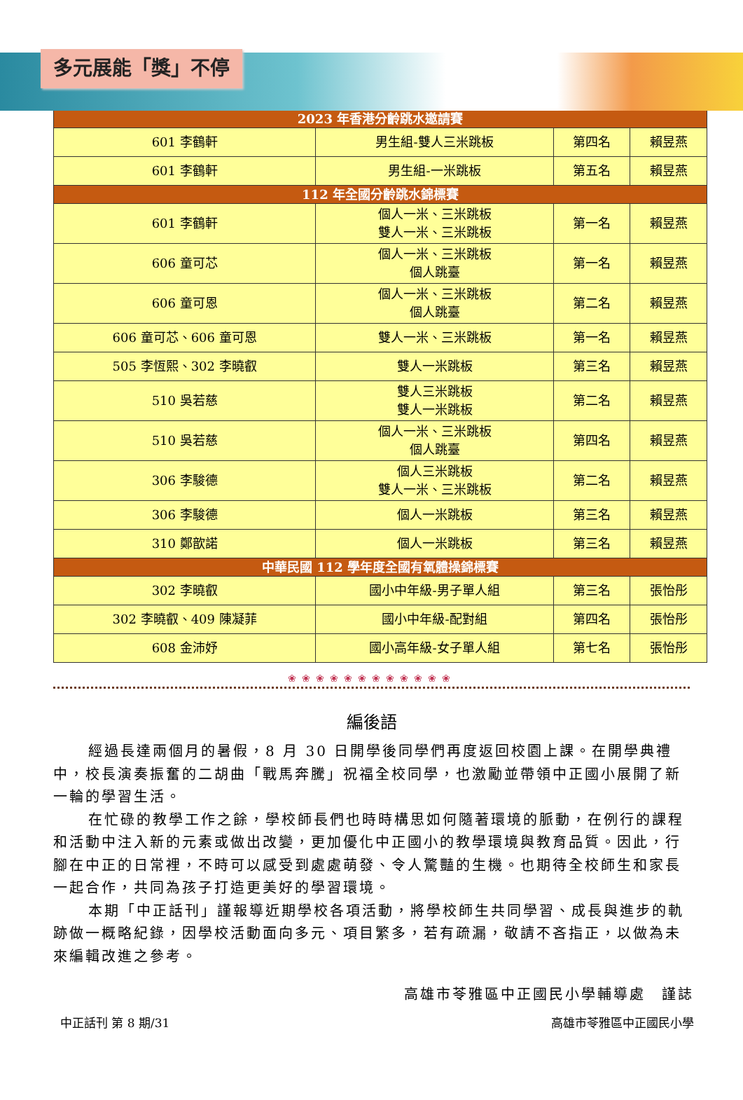多元展能「獎」不停
| 2023 年香港分齡跳水邀請賽 | | | |
| --- | --- | --- | --- |
| 601 李鶴軒 | 男生組-雙人三米跳板 | 第四名 | 賴昱燕 |
| 601 李鶴軒 | 男生組-一米跳板 | 第五名 | 賴昱燕 |
| 112 年全國分齡跳水錦標賽 | | | |
| 601 李鶴軒 | 個人一米、三米跳板 雙人一米、三米跳板 | 第一名 | 賴昱燕 |
| 606 童可芯 | 個人一米、三米跳板 個人跳臺 | 第一名 | 賴昱燕 |
| 606 童可恩 | 個人一米、三米跳板 個人跳臺 | 第二名 | 賴昱燕 |
| 606 童可芯、606 童可恩 | 雙人一米、三米跳板 | 第一名 | 賴昱燕 |
| 505 李恆熙、302 李曉叡 | 雙人一米跳板 | 第三名 | 賴昱燕 |
| 510 吳若慈 | 雙人三米跳板 雙人一米跳板 | 第二名 | 賴昱燕 |
| 510 吳若慈 | 個人一米、三米跳板 個人跳臺 | 第四名 | 賴昱燕 |
| 306 李駿德 | 個人三米跳板 雙人一米、三米跳板 | 第二名 | 賴昱燕 |
| 306 李駿德 | 個人一米跳板 | 第三名 | 賴昱燕 |
| 310 鄭歆諾 | 個人一米跳板 | 第三名 | 賴昱燕 |
| 中華民國 112 學年度全國有氧體操錦標賽 | | | |
| 302 李曉叡 | 國小中年級-男子單人組 | 第三名 | 張怡彤 |
| 302 李曉叡、409 陳凝菲 | 國小中年級-配對組 | 第四名 | 張怡彤 |
| 608 金沛妤 | 國小高年級-女子單人組 | 第七名 | 張怡彤 |
❀❀❀❀❀❀❀❀❀❀❀❀
編後語
經過長達兩個月的暑假，8 月 30 日開學後同學們再度返回校園上課。在開學典禮中，校長演奏振奮的二胡曲「戰馬奔騰」祝福全校同學，也激勵並帶領中正國小展開了新一輪的學習生活。
在忙碌的教學工作之餘，學校師長們也時時構思如何隨著環境的脈動，在例行的課程和活動中注入新的元素或做出改變，更加優化中正國小的教學環境與教育品質。因此，行腳在中正的日常裡，不時可以感受到處處萌發、令人驚豔的生機。也期待全校師生和家長一起合作，共同為孩子打造更美好的學習環境。
本期「中正話刊」謹報導近期學校各項活動，將學校師生共同學習、成長與進步的軌跡做一概略紀錄，因學校活動面向多元、項目繁多，若有疏漏，敬請不吝指正，以做為未來編輯改進之參考。
高雄市苓雅區中正國民小學輔導處　謹誌
中正話刊 第 8 期/31 高雄市苓雅區中正國民小學